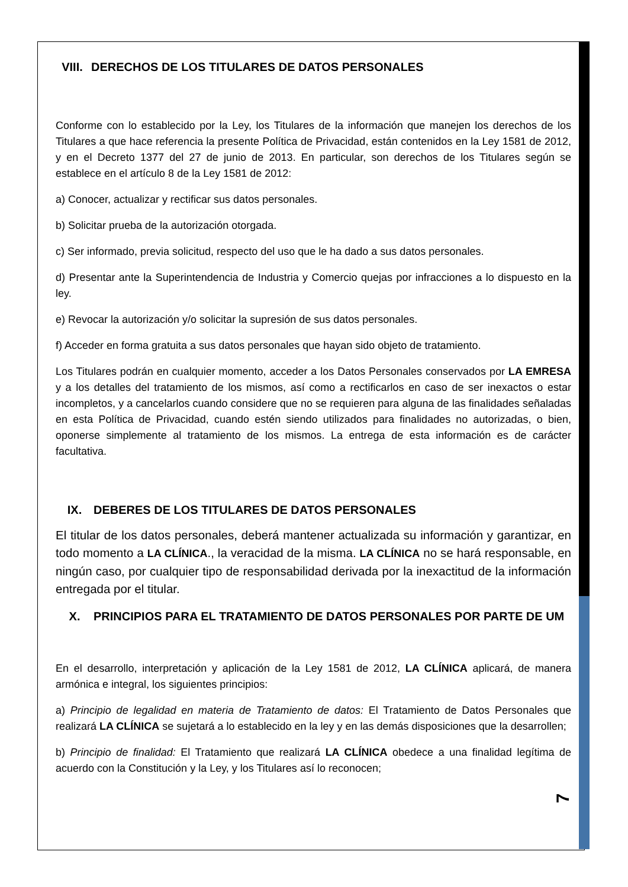VIII. DERECHOS DE LOS TITULARES DE DATOS PERSONALES
Conforme con lo establecido por la Ley, los Titulares de la información que manejen los derechos de los Titulares a que hace referencia la presente Política de Privacidad, están contenidos en la Ley 1581 de 2012, y en el Decreto 1377 del 27 de junio de 2013. En particular, son derechos de los Titulares según se establece en el artículo 8 de la Ley 1581 de 2012:
a) Conocer, actualizar y rectificar sus datos personales.
b) Solicitar prueba de la autorización otorgada.
c) Ser informado, previa solicitud, respecto del uso que le ha dado a sus datos personales.
d) Presentar ante la Superintendencia de Industria y Comercio quejas por infracciones a lo dispuesto en la ley.
e) Revocar la autorización y/o solicitar la supresión de sus datos personales.
f) Acceder en forma gratuita a sus datos personales que hayan sido objeto de tratamiento.
Los Titulares podrán en cualquier momento, acceder a los Datos Personales conservados por LA EMRESA y a los detalles del tratamiento de los mismos, así como a rectificarlos en caso de ser inexactos o estar incompletos, y a cancelarlos cuando considere que no se requieren para alguna de las finalidades señaladas en esta Política de Privacidad, cuando estén siendo utilizados para finalidades no autorizadas, o bien, oponerse simplemente al tratamiento de los mismos. La entrega de esta información es de carácter facultativa.
IX. DEBERES DE LOS TITULARES DE DATOS PERSONALES
El titular de los datos personales, deberá mantener actualizada su información y garantizar, en todo momento a LA CLÍNICA., la veracidad de la misma. LA CLÍNICA no se hará responsable, en ningún caso, por cualquier tipo de responsabilidad derivada por la inexactitud de la información entregada por el titular.
X. PRINCIPIOS PARA EL TRATAMIENTO DE DATOS PERSONALES POR PARTE DE UM
En el desarrollo, interpretación y aplicación de la Ley 1581 de 2012, LA CLÍNICA aplicará, de manera armónica e integral, los siguientes principios:
a) Principio de legalidad en materia de Tratamiento de datos: El Tratamiento de Datos Personales que realizará LA CLÍNICA se sujetará a lo establecido en la ley y en las demás disposiciones que la desarrollen;
b) Principio de finalidad: El Tratamiento que realizará LA CLÍNICA obedece a una finalidad legítima de acuerdo con la Constitución y la Ley, y los Titulares así lo reconocen;
7